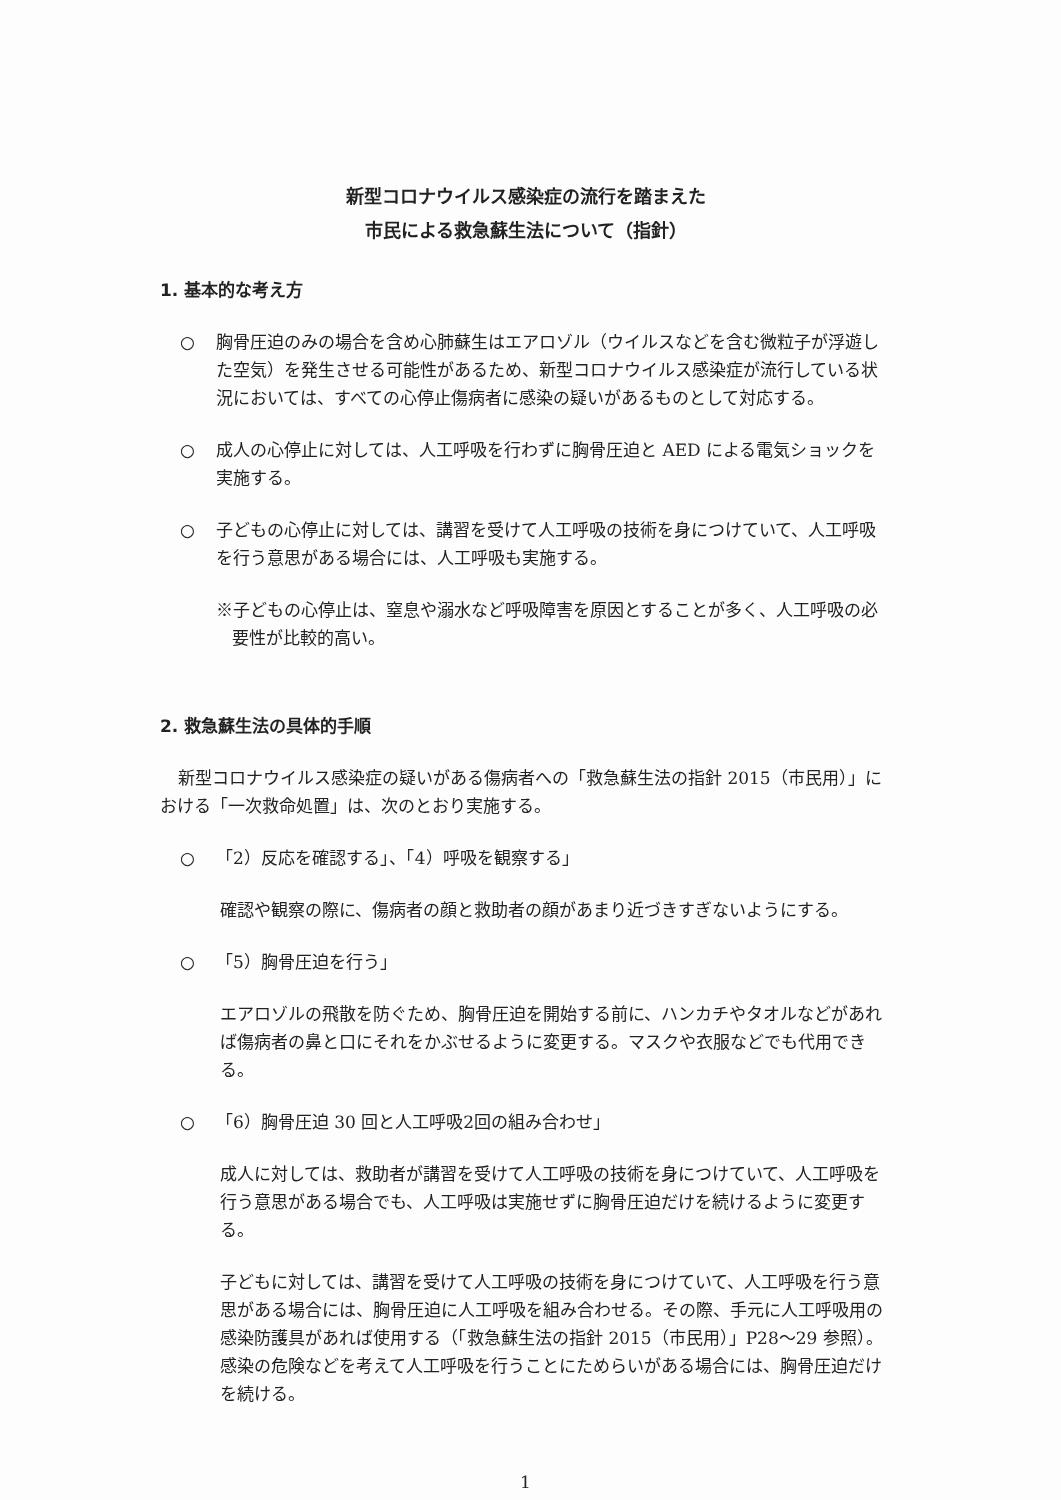新型コロナウイルス感染症の流行を踏まえた
市民による救急蘇生法について（指針）
1. 基本的な考え方
○ 胸骨圧迫のみの場合を含め心肺蘇生はエアロゾル（ウイルスなどを含む微粒子が浮遊した空気）を発生させる可能性があるため、新型コロナウイルス感染症が流行している状況においては、すべての心停止傷病者に感染の疑いがあるものとして対応する。
○ 成人の心停止に対しては、人工呼吸を行わずに胸骨圧迫と AED による電気ショックを実施する。
○ 子どもの心停止に対しては、講習を受けて人工呼吸の技術を身につけていて、人工呼吸を行う意思がある場合には、人工呼吸も実施する。
※子どもの心停止は、窒息や溺水など呼吸障害を原因とすることが多く、人工呼吸の必要性が比較的高い。
2. 救急蘇生法の具体的手順
新型コロナウイルス感染症の疑いがある傷病者への「救急蘇生法の指針 2015（市民用）」における「一次救命処置」は、次のとおり実施する。
○ 「2）反応を確認する」、「4）呼吸を観察する」
確認や観察の際に、傷病者の顔と救助者の顔があまり近づきすぎないようにする。
○ 「5）胸骨圧迫を行う」
エアロゾルの飛散を防ぐため、胸骨圧迫を開始する前に、ハンカチやタオルなどがあれば傷病者の鼻と口にそれをかぶせるように変更する。マスクや衣服などでも代用できる。
○ 「6）胸骨圧迫 30 回と人工呼吸2回の組み合わせ」
成人に対しては、救助者が講習を受けて人工呼吸の技術を身につけていて、人工呼吸を行う意思がある場合でも、人工呼吸は実施せずに胸骨圧迫だけを続けるように変更する。
子どもに対しては、講習を受けて人工呼吸の技術を身につけていて、人工呼吸を行う意思がある場合には、胸骨圧迫に人工呼吸を組み合わせる。その際、手元に人工呼吸用の感染防護具があれば使用する（「救急蘇生法の指針 2015（市民用）」P28～29 参照）。感染の危険などを考えて人工呼吸を行うことにためらいがある場合には、胸骨圧迫だけを続ける。
1